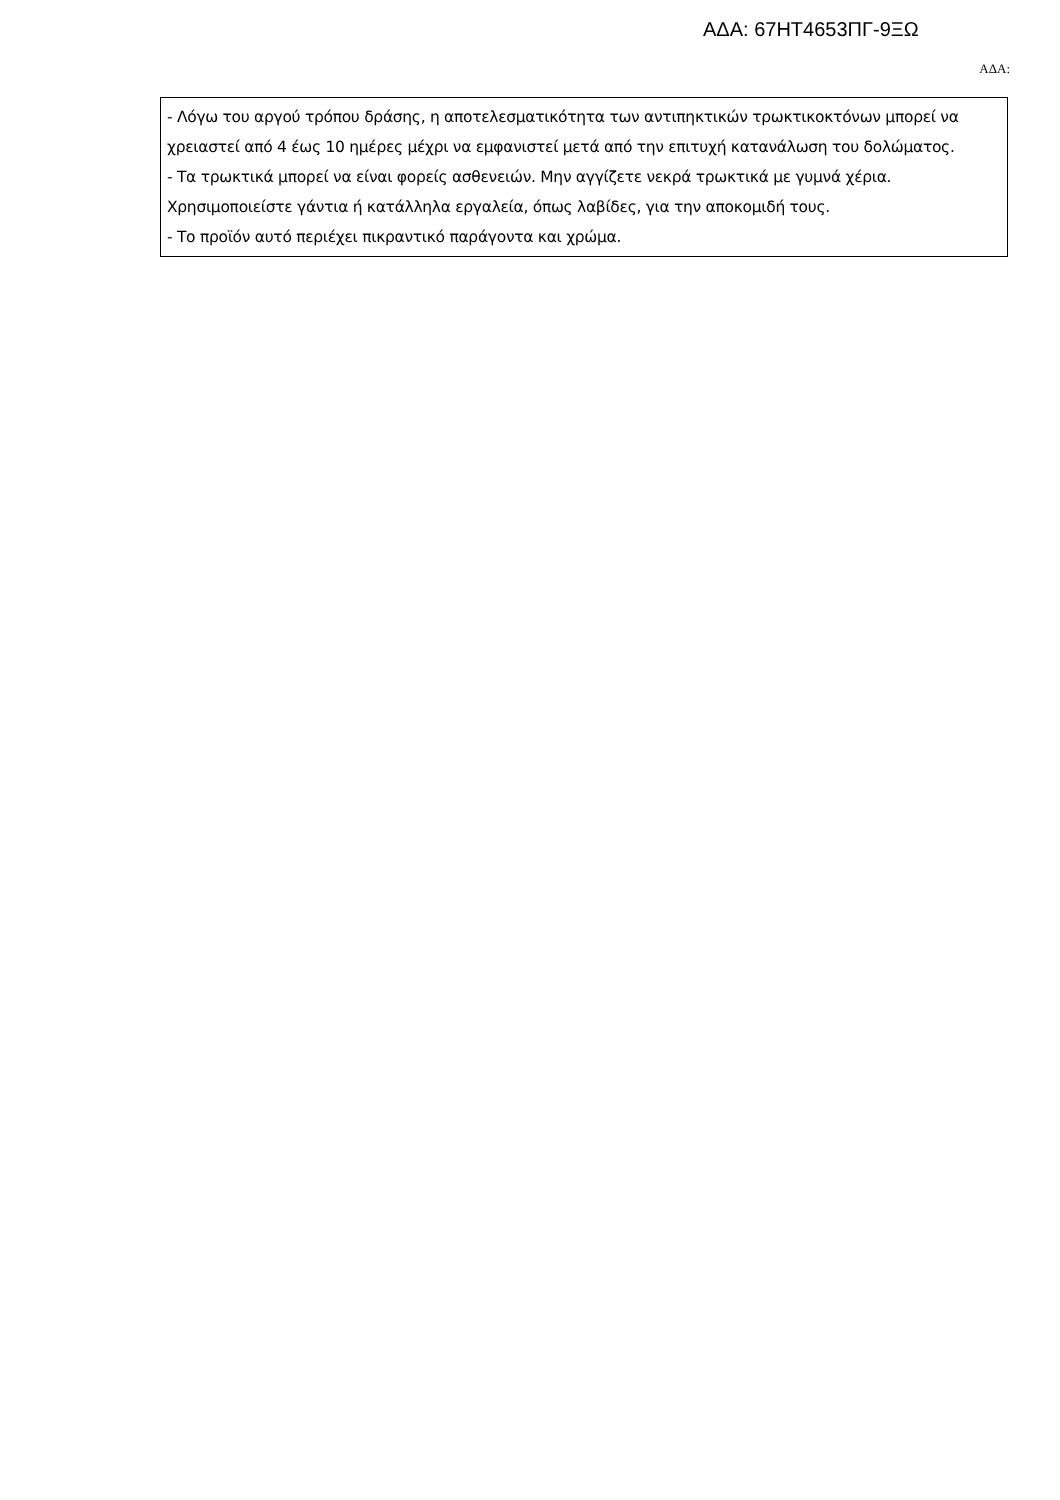ΑΔΑ: 67ΗΤ4653ΠΓ-9ΞΩ
ΑΔΑ:
- Λόγω του αργού τρόπου δράσης, η αποτελεσματικότητα των αντιπηκτικών τρωκτικοκτόνων μπορεί να χρειαστεί από 4 έως 10 ημέρες μέχρι να εμφανιστεί μετά από την επιτυχή κατανάλωση του δολώματος.
- Τα τρωκτικά μπορεί να είναι φορείς ασθενειών. Μην αγγίζετε νεκρά τρωκτικά με γυμνά χέρια. Χρησιμοποιείστε γάντια ή κατάλληλα εργαλεία, όπως λαβίδες, για την αποκομιδή τους.
- Το προϊόν αυτό περιέχει πικραντικό παράγοντα και χρώμα.